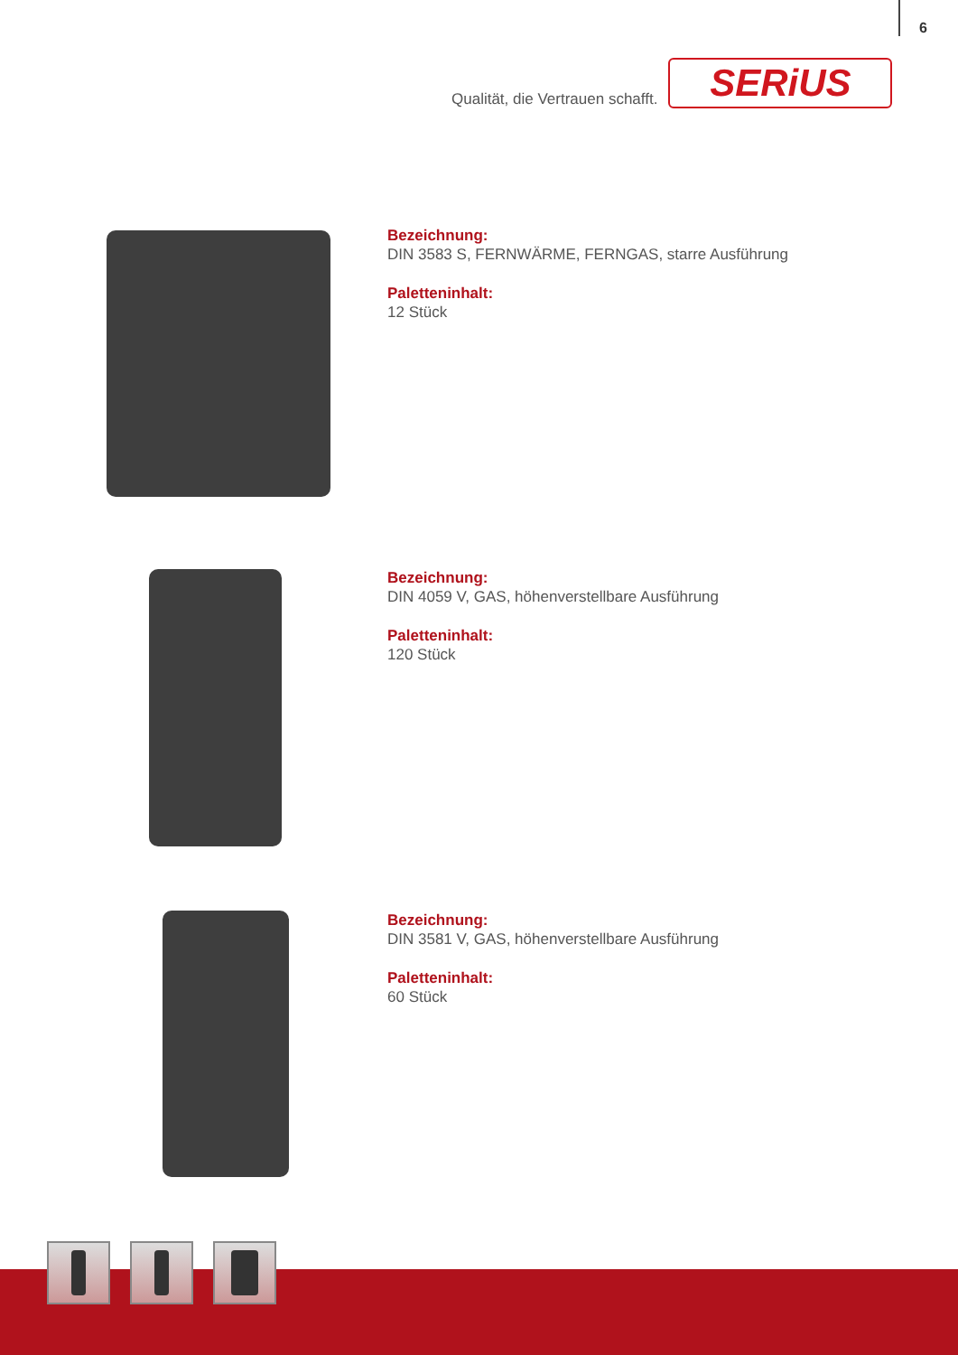6
Qualität, die Vertrauen schafft.
SERiUS
Bezeichnung:
DIN 3583 S, FERNWÄRME, FERNGAS, starre Ausführung
Paletteninhalt:
12 Stück
Bezeichnung:
DIN 4059 V, GAS, höhenverstellbare Ausführung
Paletteninhalt:
120 Stück
Bezeichnung:
DIN 3581 V, GAS, höhenverstellbare Ausführung
Paletteninhalt:
60 Stück